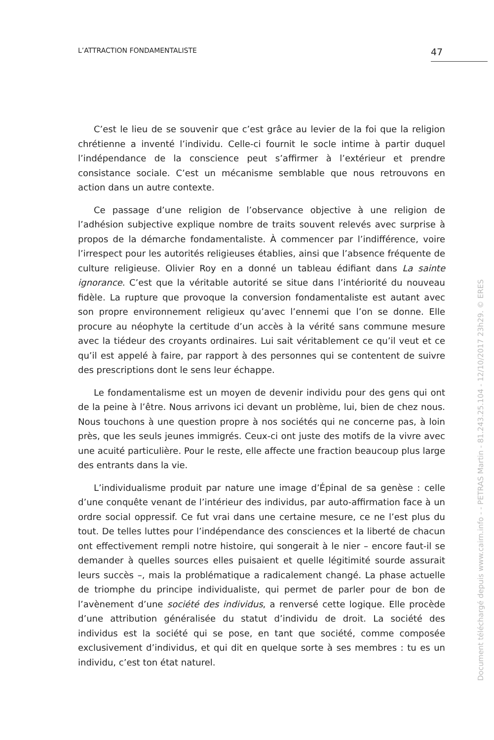L’ATTRACTION FONDAMENTALISTE 47
C’est le lieu de se souvenir que c’est grâce au levier de la foi que la religion chrétienne a inventé l’individu. Celle-ci fournit le socle intime à partir duquel l’indépendance de la conscience peut s’affirmer à l’extérieur et prendre consistance sociale. C’est un mécanisme semblable que nous retrouvons en action dans un autre contexte.
Ce passage d’une religion de l’observance objective à une religion de l’adhésion subjective explique nombre de traits souvent relevés avec surprise à propos de la démarche fondamentaliste. À commencer par l’indifférence, voire l’irrespect pour les autorités religieuses établies, ainsi que l’absence fréquente de culture religieuse. Olivier Roy en a donné un tableau édifiant dans La sainte ignorance. C’est que la véritable autorité se situe dans l’intériorité du nouveau fidèle. La rupture que provoque la conversion fondamentaliste est autant avec son propre environnement religieux qu’avec l’ennemi que l’on se donne. Elle procure au néophyte la certitude d’un accès à la vérité sans commune mesure avec la tiédeur des croyants ordinaires. Lui sait véritablement ce qu’il veut et ce qu’il est appelé à faire, par rapport à des personnes qui se contentent de suivre des prescriptions dont le sens leur échappe.
Le fondamentalisme est un moyen de devenir individu pour des gens qui ont de la peine à l’être. Nous arrivons ici devant un problème, lui, bien de chez nous. Nous touchons à une question propre à nos sociétés qui ne concerne pas, à loin près, que les seuls jeunes immigrés. Ceux-ci ont juste des motifs de la vivre avec une acuité particulière. Pour le reste, elle affecte une fraction beaucoup plus large des entrants dans la vie.
L’individualisme produit par nature une image d’Épinal de sa genèse : celle d’une conquête venant de l’intérieur des individus, par auto-affirmation face à un ordre social oppressif. Ce fut vrai dans une certaine mesure, ce ne l’est plus du tout. De telles luttes pour l’indépendance des consciences et la liberté de chacun ont effectivement rempli notre histoire, qui songerait à le nier – encore faut-il se demander à quelles sources elles puisaient et quelle légitimité sourde assurait leurs succès –, mais la problématique a radicalement changé. La phase actuelle de triomphe du principe individualiste, qui permet de parler pour de bon de l’avènement d’une société des individus, a renversé cette logique. Elle procède d’une attribution généralisée du statut d’individu de droit. La société des individus est la société qui se pose, en tant que société, comme composée exclusivement d’individus, et qui dit en quelque sorte à ses membres : tu es un individu, c’est ton état naturel.
Document téléchargé depuis www.cairn.info - - PETRAS Martin - 81.243.25.104 - 12/10/2017 23h29. © ERES